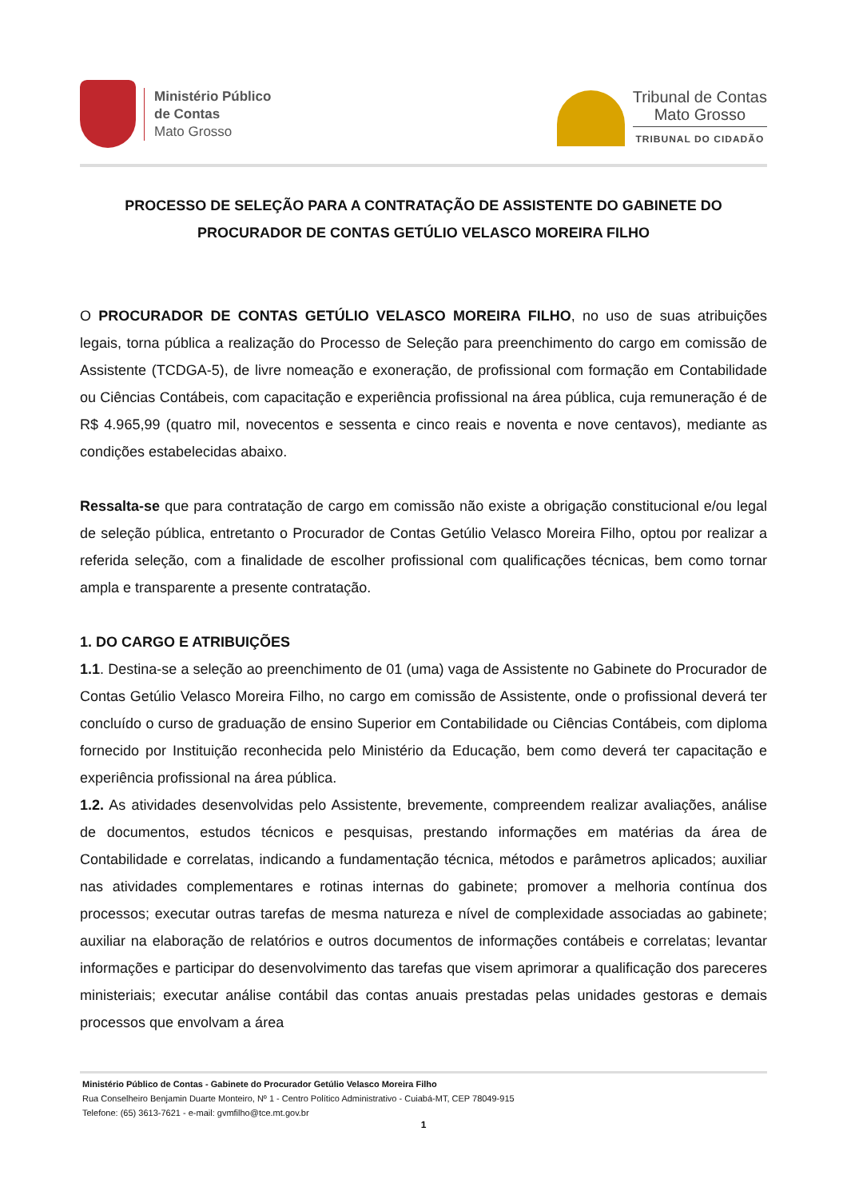Ministério Público
de Contas
Mato Grosso
Tribunal de Contas
Mato Grosso
TRIBUNAL DO CIDADÃO
PROCESSO DE SELEÇÃO PARA A CONTRATAÇÃO DE ASSISTENTE DO GABINETE DO PROCURADOR DE CONTAS GETÚLIO VELASCO MOREIRA FILHO
O PROCURADOR DE CONTAS GETÚLIO VELASCO MOREIRA FILHO, no uso de suas atribuições legais, torna pública a realização do Processo de Seleção para preenchimento do cargo em comissão de Assistente (TCDGA-5), de livre nomeação e exoneração, de profissional com formação em Contabilidade ou Ciências Contábeis, com capacitação e experiência profissional na área pública, cuja remuneração é de R$ 4.965,99 (quatro mil, novecentos e sessenta e cinco reais e noventa e nove centavos), mediante as condições estabelecidas abaixo.
Ressalta-se que para contratação de cargo em comissão não existe a obrigação constitucional e/ou legal de seleção pública, entretanto o Procurador de Contas Getúlio Velasco Moreira Filho, optou por realizar a referida seleção, com a finalidade de escolher profissional com qualificações técnicas, bem como tornar ampla e transparente a presente contratação.
1. DO CARGO E ATRIBUIÇÕES
1.1. Destina-se a seleção ao preenchimento de 01 (uma) vaga de Assistente no Gabinete do Procurador de Contas Getúlio Velasco Moreira Filho, no cargo em comissão de Assistente, onde o profissional deverá ter concluído o curso de graduação de ensino Superior em Contabilidade ou Ciências Contábeis, com diploma fornecido por Instituição reconhecida pelo Ministério da Educação, bem como deverá ter capacitação e experiência profissional na área pública.
1.2. As atividades desenvolvidas pelo Assistente, brevemente, compreendem realizar avaliações, análise de documentos, estudos técnicos e pesquisas, prestando informações em matérias da área de Contabilidade e correlatas, indicando a fundamentação técnica, métodos e parâmetros aplicados; auxiliar nas atividades complementares e rotinas internas do gabinete; promover a melhoria contínua dos processos; executar outras tarefas de mesma natureza e nível de complexidade associadas ao gabinete; auxiliar na elaboração de relatórios e outros documentos de informações contábeis e correlatas; levantar informações e participar do desenvolvimento das tarefas que visem aprimorar a qualificação dos pareceres ministeriais; executar análise contábil das contas anuais prestadas pelas unidades gestoras e demais processos que envolvam a área
Ministério Público de Contas - Gabinete do Procurador Getúlio Velasco Moreira Filho
Rua Conselheiro Benjamin Duarte Monteiro, Nº 1 - Centro Político Administrativo - Cuiabá-MT, CEP 78049-915
Telefone: (65) 3613-7621 - e-mail: gvmfilho@tce.mt.gov.br
1